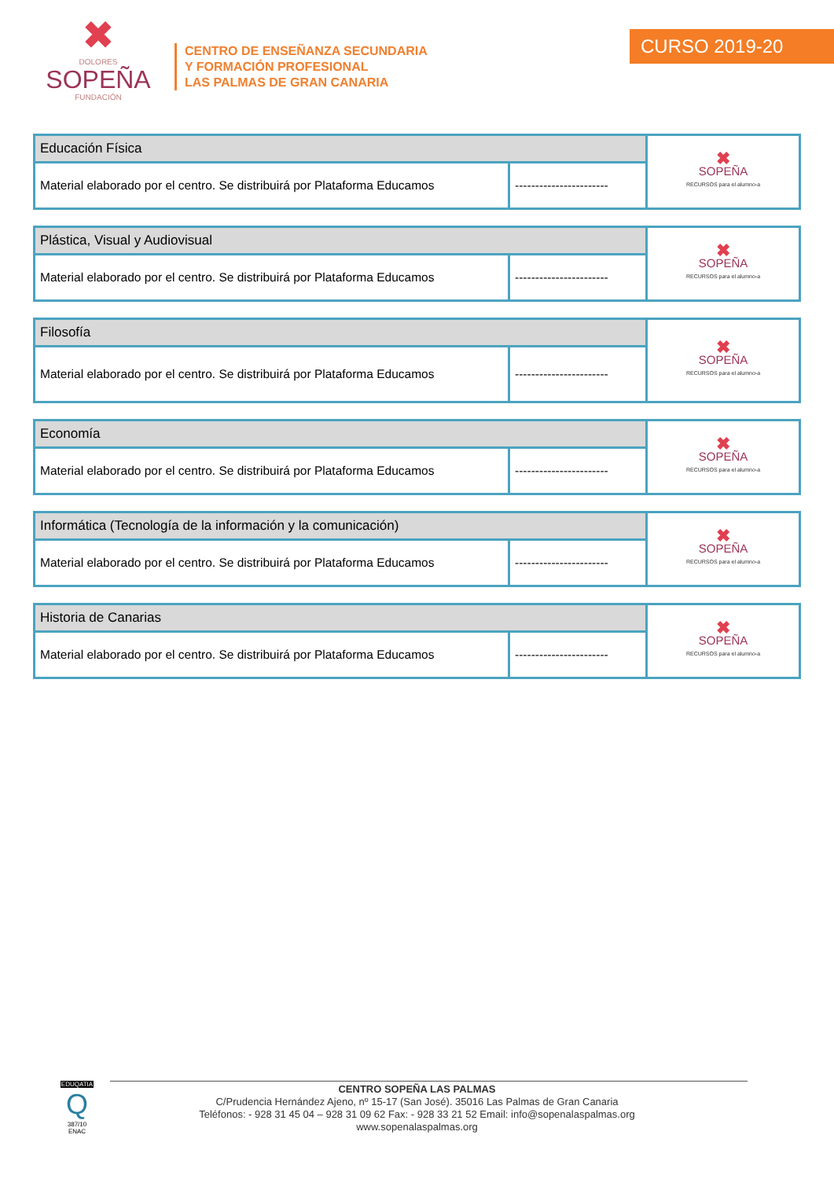✖
DOLORES
SOPEÑA
FUNDACIÓN
CENTRO DE ENSEÑANZA SECUNDARIA
Y FORMACIÓN PROFESIONAL
LAS PALMAS DE GRAN CANARIA
CURSO 2019-20
| Educación Física | | ✖ SOPEÑA RECURSOS para el alumno-a |
| Material elaborado por el centro. Se distribuirá por Plataforma Educamos | ----------------------- | |
| Plástica, Visual y Audiovisual | | ✖ SOPEÑA RECURSOS para el alumno-a |
| Material elaborado por el centro. Se distribuirá por Plataforma Educamos | ----------------------- | |
| Filosofía | | ✖ SOPEÑA RECURSOS para el alumno-a |
| Material elaborado por el centro. Se distribuirá por Plataforma Educamos | ----------------------- | |
| Economía | | ✖ SOPEÑA RECURSOS para el alumno-a |
| Material elaborado por el centro. Se distribuirá por Plataforma Educamos | ----------------------- | |
| Informática (Tecnología de la información y la comunicación) | | ✖ SOPEÑA RECURSOS para el alumno-a |
| Material elaborado por el centro. Se distribuirá por Plataforma Educamos | ----------------------- | |
| Historia de Canarias | | ✖ SOPEÑA RECURSOS para el alumno-a |
| Material elaborado por el centro. Se distribuirá por Plataforma Educamos | ----------------------- | |
EDUQATIA
Q
387/10
ENAC
CENTRO SOPEÑA LAS PALMAS
C/Prudencia Hernández Ajeno, nº 15-17 (San José). 35016 Las Palmas de Gran Canaria
Teléfonos: - 928 31 45 04 – 928 31 09 62 Fax: - 928 33 21 52 Email: info@sopenalaspalmas.org
www.sopenalaspalmas.org